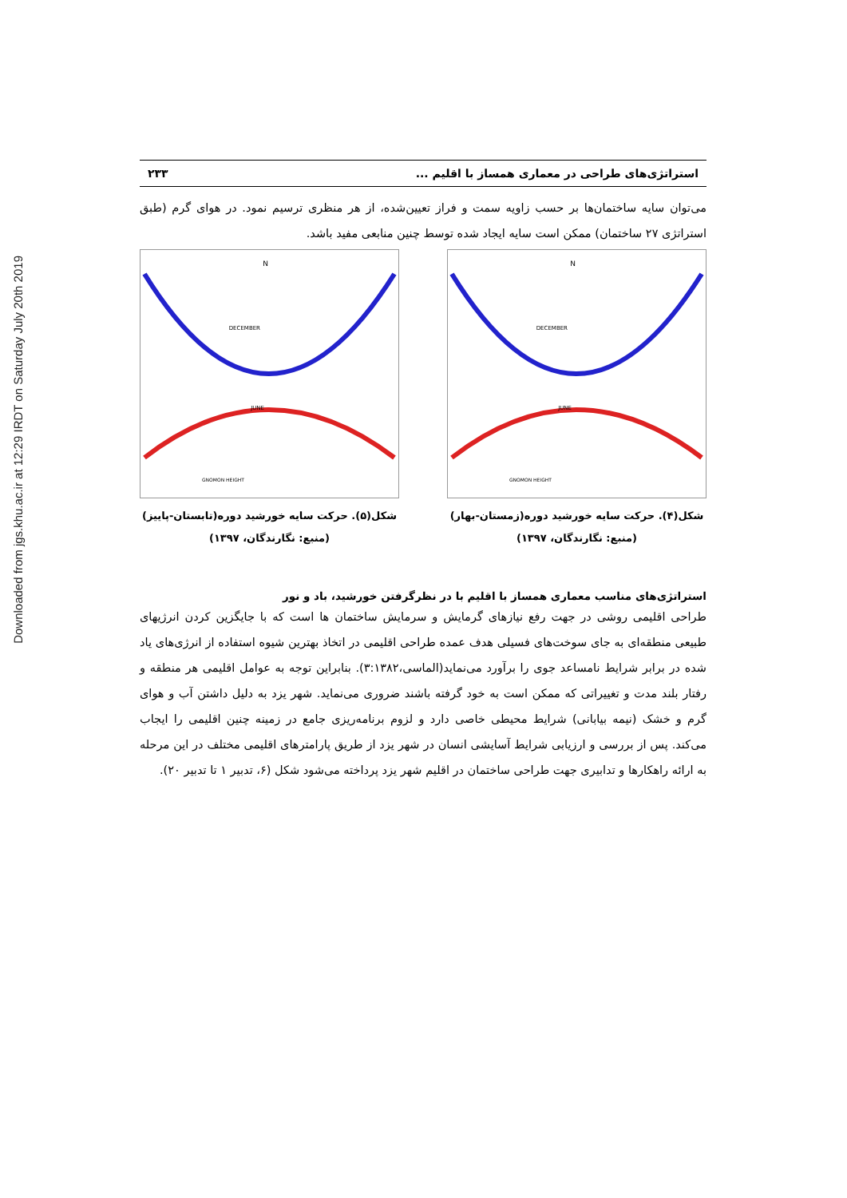Downloaded from jgs.khu.ac.ir at 12:29 IRDT on Saturday July 20th 2019
استراتژی‌های طراحی در معماری همساز با اقلیم ... ۲۳۳
می‌توان سایه ساختمان‌ها بر حسب زاویه سمت و فراز تعیین‌شده، از هر منظری ترسیم نمود. در هوای گرم (طبق استراتژی ۲۷ ساختمان) ممکن است سایه ایجاد شده توسط چنین منابعی مفید باشد.
N
DECEMBER
JUNE
GNOMON HEIGHT
شکل(۴). حرکت سایه خورشید دوره(زمستان-بهار)
(منبع: نگارندگان، ۱۳۹۷)
N
DECEMBER
JUNE
GNOMON HEIGHT
شکل(۵). حرکت سایه خورشید دوره(تابستان-پاییز)
(منبع: نگارندگان، ۱۳۹۷)
استراتژی‌های مناسب معماری همساز با اقلیم با در نظرگرفتن خورشید، باد و نور
طراحی اقلیمی روشی در جهت رفع نیازهای گرمایش و سرمایش ساختمان ها است که با جایگزین کردن انرژیهای طبیعی منطقه‌ای به جای سوخت‌های فسیلی هدف عمده طراحی اقلیمی در اتخاذ بهترین شیوه استفاده از انرژی‌های یاد شده در برابر شرایط نامساعد جوی را برآورد می‌نماید(الماسی،۳:۱۳۸۲). بنابراین توجه به عوامل اقلیمی هر منطقه و رفتار بلند مدت و تغییراتی که ممکن است به خود گرفته باشند ضروری می‌نماید. شهر یزد به دلیل داشتن آب و هوای گرم و خشک (نیمه بیابانی) شرایط محیطی خاصی دارد و لزوم برنامه‌ریزی جامع در زمینه چنین اقلیمی را ایجاب می‌کند. پس از بررسی و ارزیابی شرایط آسایشی انسان در شهر یزد از طریق پارامترهای اقلیمی مختلف در این مرحله به ارائه راهکارها و تدابیری جهت طراحی ساختمان در اقلیم شهر یزد پرداخته می‌شود شکل (۶، تدبیر ۱ تا تدبیر ۲۰).